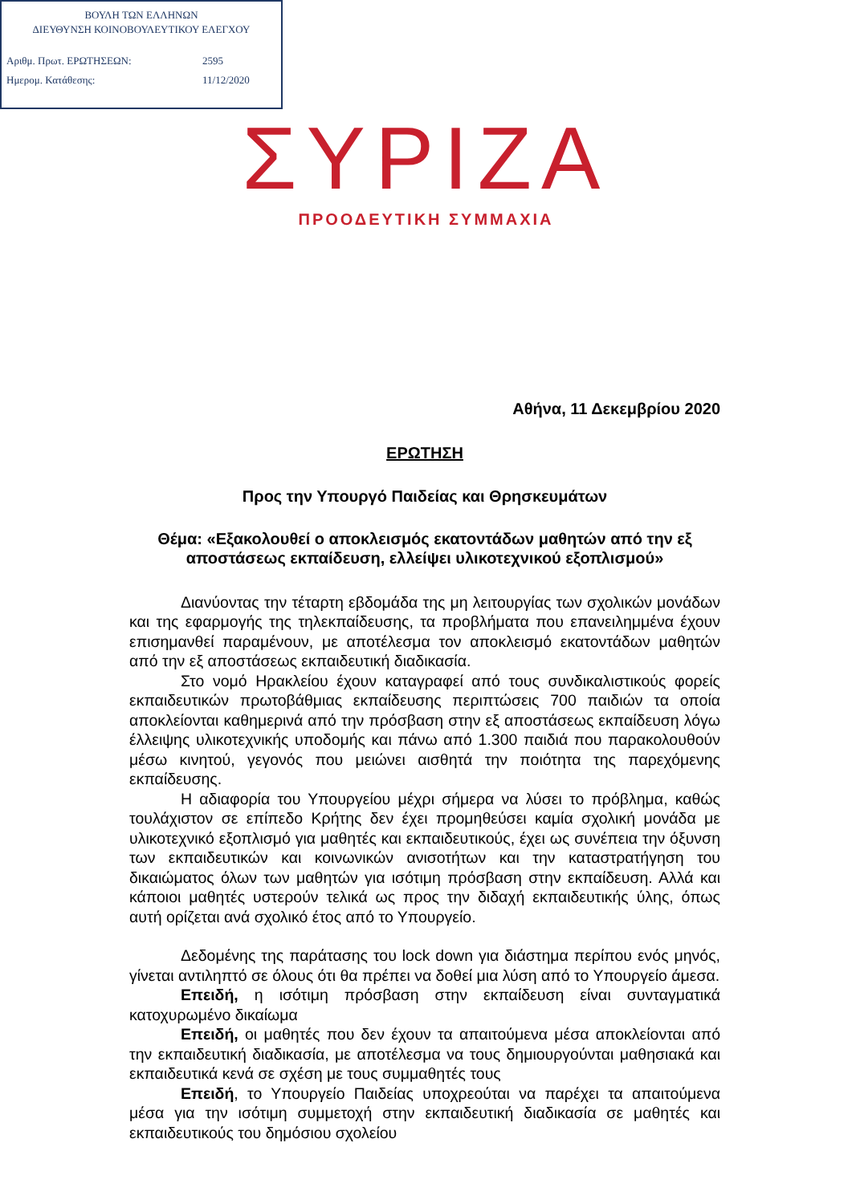ΒΟΥΛΗ ΤΩΝ ΕΛΛΗΝΩΝ
ΔΙΕΥΘΥΝΣΗ ΚΟΙΝΟΒΟΥΛΕΥΤΙΚΟΥ ΕΛΕΓΧΟΥ
| Αριθμ. Πρωτ. ΕΡΩΤΗΣΕΩΝ: | 2595 |
| Ημερομ. Κατάθεσης: | 11/12/2020 |
ΣΥΡΙΖΑ
ΠΡΟΟΔΕΥΤΙΚΗ ΣΥΜΜΑΧΙΑ
Αθήνα, 11 Δεκεμβρίου 2020
ΕΡΩΤΗΣΗ
Προς την Υπουργό Παιδείας και Θρησκευμάτων
Θέμα: «Εξακολουθεί ο αποκλεισμός εκατοντάδων μαθητών από την εξ αποστάσεως εκπαίδευση, ελλείψει υλικοτεχνικού εξοπλισμού»
Διανύοντας την τέταρτη εβδομάδα της μη λειτουργίας των σχολικών μονάδων και της εφαρμογής της τηλεκπαίδευσης, τα προβλήματα που επανειλημμένα έχουν επισημανθεί παραμένουν, με αποτέλεσμα τον αποκλεισμό εκατοντάδων μαθητών από την εξ αποστάσεως εκπαιδευτική διαδικασία.
Στο νομό Ηρακλείου έχουν καταγραφεί από τους συνδικαλιστικούς φορείς εκπαιδευτικών πρωτοβάθμιας εκπαίδευσης περιπτώσεις 700 παιδιών τα οποία αποκλείονται καθημερινά από την πρόσβαση στην εξ αποστάσεως εκπαίδευση λόγω έλλειψης υλικοτεχνικής υποδομής και πάνω από 1.300 παιδιά που παρακολουθούν μέσω κινητού, γεγονός που μειώνει αισθητά την ποιότητα της παρεχόμενης εκπαίδευσης.
Η αδιαφορία του Υπουργείου μέχρι σήμερα να λύσει το πρόβλημα, καθώς τουλάχιστον σε επίπεδο Κρήτης δεν έχει προμηθεύσει καμία σχολική μονάδα με υλικοτεχνικό εξοπλισμό για μαθητές και εκπαιδευτικούς, έχει ως συνέπεια την όξυνση των εκπαιδευτικών και κοινωνικών ανισοτήτων και την καταστρατήγηση του δικαιώματος όλων των μαθητών για ισότιμη πρόσβαση στην εκπαίδευση. Αλλά και κάποιοι μαθητές υστερούν τελικά ως προς την διδαχή εκπαιδευτικής ύλης, όπως αυτή ορίζεται ανά σχολικό έτος από το Υπουργείο.
Δεδομένης της παράτασης του lock down για διάστημα περίπου ενός μηνός, γίνεται αντιληπτό σε όλους ότι θα πρέπει να δοθεί μια λύση από το Υπουργείο άμεσα.
Επειδή, η ισότιμη πρόσβαση στην εκπαίδευση είναι συνταγματικά κατοχυρωμένο δικαίωμα
Επειδή, οι μαθητές που δεν έχουν τα απαιτούμενα μέσα αποκλείονται από την εκπαιδευτική διαδικασία, με αποτέλεσμα να τους δημιουργούνται μαθησιακά και εκπαιδευτικά κενά σε σχέση με τους συμμαθητές τους
Επειδή, το Υπουργείο Παιδείας υποχρεούται να παρέχει τα απαιτούμενα μέσα για την ισότιμη συμμετοχή στην εκπαιδευτική διαδικασία σε μαθητές και εκπαιδευτικούς του δημόσιου σχολείου